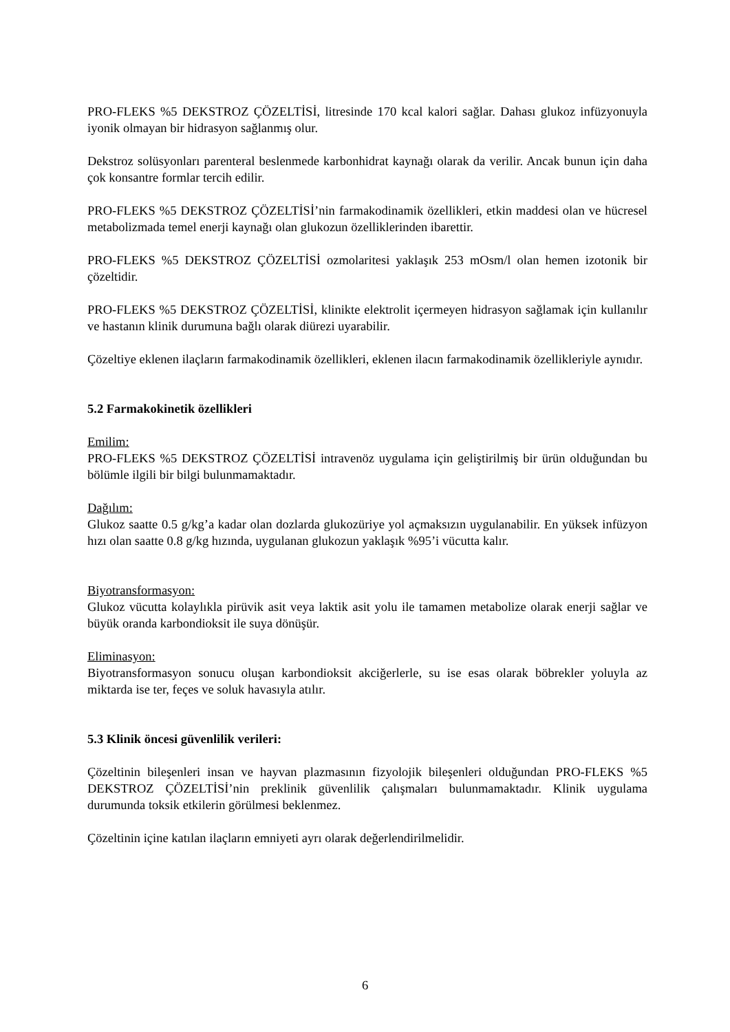PRO-FLEKS %5 DEKSTROZ ÇÖZELTİSİ, litresinde 170 kcal kalori sağlar. Dahası glukoz infüzyonuyla iyonik olmayan bir hidrasyon sağlanmış olur.
Dekstroz solüsyonları parenteral beslenmede karbonhidrat kaynağı olarak da verilir. Ancak bunun için daha çok konsantre formlar tercih edilir.
PRO-FLEKS %5 DEKSTROZ ÇÖZELTİSİ’nin farmakodinamik özellikleri, etkin maddesi olan ve hücresel metabolizmada temel enerji kaynağı olan glukozun özelliklerinden ibarettir.
PRO-FLEKS %5 DEKSTROZ ÇÖZELTİSİ ozmolaritesi yaklaşık 253 mOsm/l olan hemen izotonik bir çözeltidir.
PRO-FLEKS %5 DEKSTROZ ÇÖZELTİSİ, klinikte elektrolit içermeyen hidrasyon sağlamak için kullanılır ve hastanın klinik durumuna bağlı olarak diürezi uyarabilir.
Çözeltiye eklenen ilaçların farmakodinamik özellikleri, eklenen ilacın farmakodinamik özellikleriyle aynıdır.
5.2 Farmakokinetik özellikleri
Emilim:
PRO-FLEKS %5 DEKSTROZ ÇÖZELTİSİ intravenöz uygulama için geliştirilmiş bir ürün olduğundan bu bölümle ilgili bir bilgi bulunmamaktadır.
Dağılım:
Glukoz saatte 0.5 g/kg’a kadar olan dozlarda glukozüriye yol açmaksızın uygulanabilir. En yüksek infüzyon hızı olan saatte 0.8 g/kg hızında, uygulanan glukozun yaklaşık %95’i vücutta kalır.
Biyotransformasyon:
Glukoz vücutta kolaylıkla pirüvik asit veya laktik asit yolu ile tamamen metabolize olarak enerji sağlar ve büyük oranda karbondioksit ile suya dönüşür.
Eliminasyon:
Biyotransformasyon sonucu oluşan karbondioksit akciğerlerle, su ise esas olarak böbrekler yoluyla az miktarda ise ter, feçes ve soluk havasıyla atılır.
5.3 Klinik öncesi güvenlilik verileri:
Çözeltinin bileşenleri insan ve hayvan plazmasının fizyolojik bileşenleri olduğundan PRO-FLEKS %5 DEKSTROZ ÇÖZELTİSİ’nin preklinik güvenlilik çalışmaları bulunmamaktadır. Klinik uygulama durumunda toksik etkilerin görülmesi beklenmez.
Çözeltinin içine katılan ilaçların emniyeti ayrı olarak değerlendirilmelidir.
6